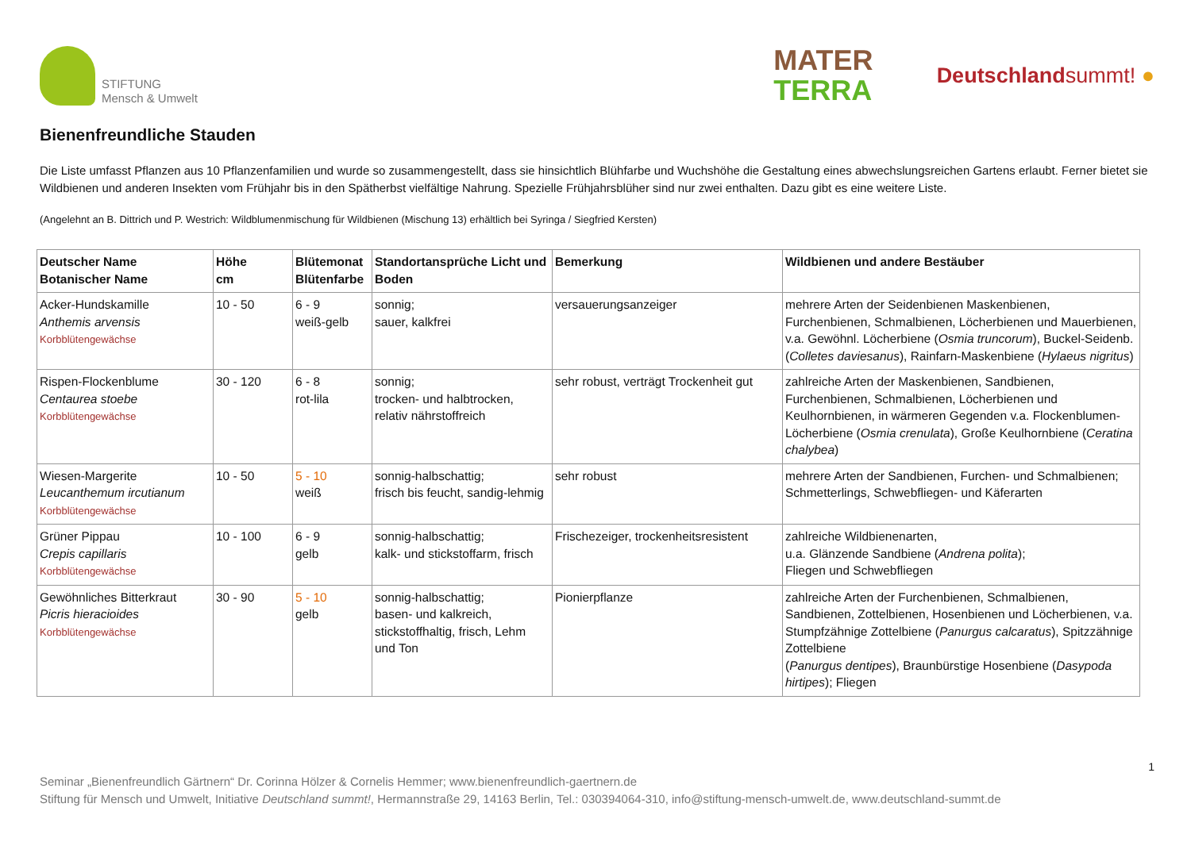STIFTUNG
Mensch & Umwelt
MATER
TERRA
Deutschlandsummt! ●
Bienenfreundliche Stauden
Die Liste umfasst Pflanzen aus 10 Pflanzenfamilien und wurde so zusammengestellt, dass sie hinsichtlich Blühfarbe und Wuchshöhe die Gestaltung eines abwechslungsreichen Gartens erlaubt. Ferner bietet sie Wildbienen und anderen Insekten vom Frühjahr bis in den Spätherbst vielfältige Nahrung. Spezielle Frühjahrsblüher sind nur zwei enthalten. Dazu gibt es eine weitere Liste.
(Angelehnt an B. Dittrich und P. Westrich: Wildblumenmischung für Wildbienen (Mischung 13) erhältlich bei Syringa / Siegfried Kersten)
| Deutscher Name Botanischer Name | Höhe cm | Blütemonat Blütenfarbe | Standortansprüche Licht und Boden | Bemerkung | Wildbienen und andere Bestäuber |
| --- | --- | --- | --- | --- | --- |
| Acker-Hundskamille Anthemis arvensis Korbblütengewächse | 10 - 50 | 6 - 9 weiß-gelb | sonnig; sauer, kalkfrei | versauerungsanzeiger | mehrere Arten der Seidenbienen Maskenbienen, Furchenbienen, Schmalbienen, Löcherbienen und Mauerbienen, v.a. Gewöhnl. Löcherbiene ( Osmia truncorum ), Buckel-Seidenb. ( Colletes daviesanus ), Rainfarn-Maskenbiene ( Hylaeus nigritus ) |
| Rispen-Flockenblume Centaurea stoebe Korbblütengewächse | 30 - 120 | 6 - 8 rot-lila | sonnig; trocken- und halbtrocken, relativ nährstoffreich | sehr robust, verträgt Trockenheit gut | zahlreiche Arten der Maskenbienen, Sandbienen, Furchenbienen, Schmalbienen, Löcherbienen und Keulhornbienen, in wärmeren Gegenden v.a. Flockenblumen-Löcherbiene ( Osmia crenulata ), Große Keulhornbiene ( Ceratina chalybea ) |
| Wiesen-Margerite Leucanthemum ircutianum Korbblütengewächse | 10 - 50 | 5 - 10 weiß | sonnig-halbschattig; frisch bis feucht, sandig-lehmig | sehr robust | mehrere Arten der Sandbienen, Furchen- und Schmalbienen; Schmetterlings, Schwebfliegen- und Käferarten |
| Grüner Pippau Crepis capillaris Korbblütengewächse | 10 - 100 | 6 - 9 gelb | sonnig-halbschattig; kalk- und stickstoffarm, frisch | Frischezeiger, trockenheitsresistent | zahlreiche Wildbienenarten, u.a. Glänzende Sandbiene ( Andrena polita ); Fliegen und Schwebfliegen |
| Gewöhnliches Bitterkraut Picris hieracioides Korbblütengewächse | 30 - 90 | 5 - 10 gelb | sonnig-halbschattig; basen- und kalkreich, stickstoffhaltig, frisch, Lehm und Ton | Pionierpflanze | zahlreiche Arten der Furchenbienen, Schmalbienen, Sandbienen, Zottelbienen, Hosenbienen und Löcherbienen, v.a. Stumpfzähnige Zottelbiene ( Panurgus calcaratus ), Spitzzähnige Zottelbiene ( Panurgus dentipes ), Braunbürstige Hosenbiene ( Dasypoda hirtipes ); Fliegen |
1
Seminar „Bienenfreundlich Gärtnern“ Dr. Corinna Hölzer & Cornelis Hemmer; www.bienenfreundlich-gaertnern.de
Stiftung für Mensch und Umwelt, Initiative Deutschland summt!, Hermannstraße 29, 14163 Berlin, Tel.: 030394064-310, info@stiftung-mensch-umwelt.de, www.deutschland-summt.de